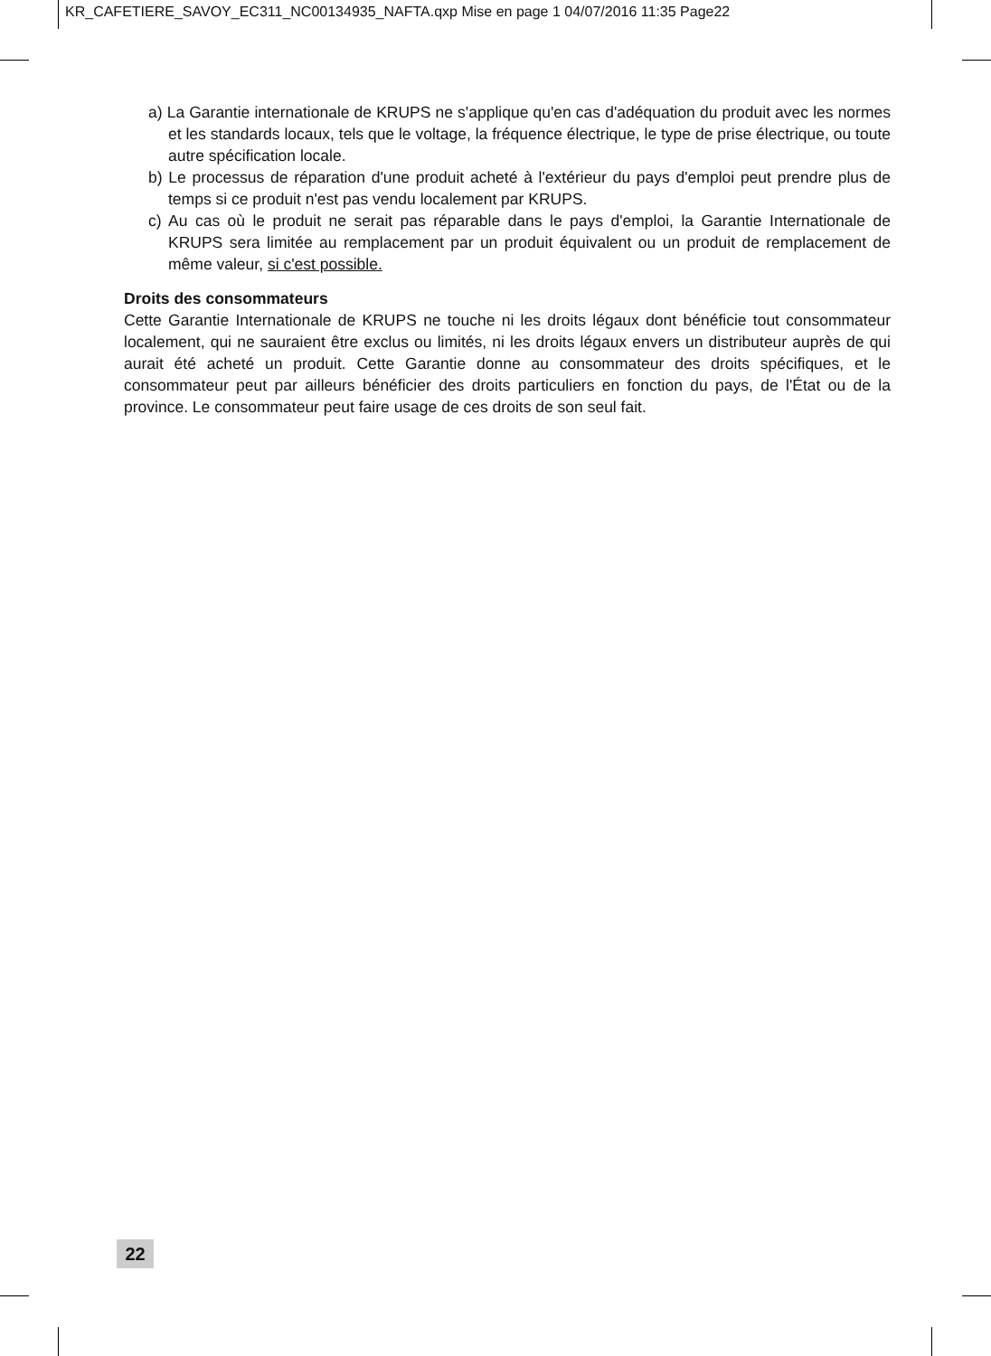KR_CAFETIERE_SAVOY_EC311_NC00134935_NAFTA.qxp Mise en page 1 04/07/2016 11:35 Page22
a) La Garantie internationale de KRUPS ne s'applique qu'en cas d'adéquation du produit avec les normes et les standards locaux, tels que le voltage, la fréquence électrique, le type de prise électrique, ou toute autre spécification locale.
b) Le processus de réparation d'une produit acheté à l'extérieur du pays d'emploi peut prendre plus de temps si ce produit n'est pas vendu localement par KRUPS.
c) Au cas où le produit ne serait pas réparable dans le pays d'emploi, la Garantie Internationale de KRUPS sera limitée au remplacement par un produit équivalent ou un produit de remplacement de même valeur, si c'est possible.
Droits des consommateurs
Cette Garantie Internationale de KRUPS ne touche ni les droits légaux dont bénéficie tout consommateur localement, qui ne sauraient être exclus ou limités, ni les droits légaux envers un distributeur auprès de qui aurait été acheté un produit. Cette Garantie donne au consommateur des droits spécifiques, et le consommateur peut par ailleurs bénéficier des droits particuliers en fonction du pays, de l'État ou de la province. Le consommateur peut faire usage de ces droits de son seul fait.
22